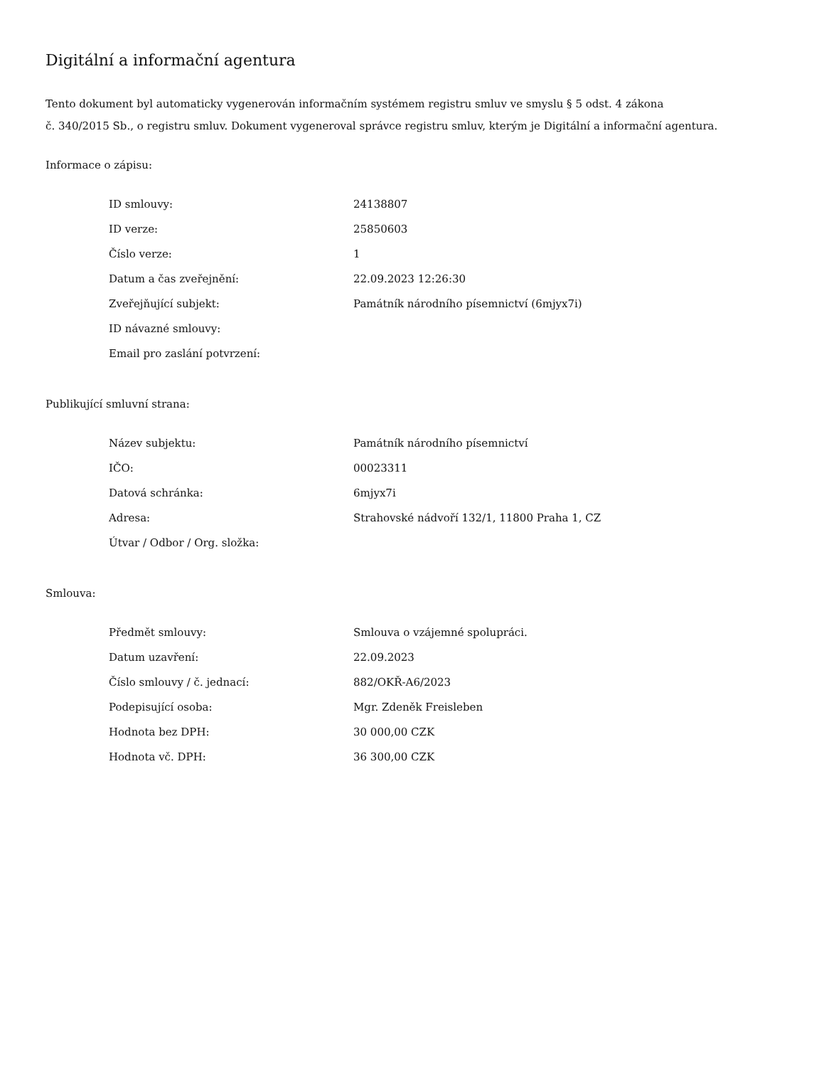Digitální a informační agentura
Tento dokument byl automaticky vygenerován informačním systémem registru smluv ve smyslu § 5 odst. 4 zákona
č. 340/2015 Sb., o registru smluv. Dokument vygeneroval správce registru smluv, kterým je Digitální a informační agentura.
Informace o zápisu:
| ID smlouvy: | 24138807 |
| ID verze: | 25850603 |
| Číslo verze: | 1 |
| Datum a čas zveřejnění: | 22.09.2023 12:26:30 |
| Zveřejňující subjekt: | Památník národního písemnictví (6mjyx7i) |
| ID návazné smlouvy: | |
| Email pro zaslání potvrzení: | |
Publikující smluvní strana:
| Název subjektu: | Památník národního písemnictví |
| IČO: | 00023311 |
| Datová schránka: | 6mjyx7i |
| Adresa: | Strahovské nádvoří 132/1, 11800 Praha 1, CZ |
| Útvar / Odbor / Org. složka: | |
Smlouva:
| Předmět smlouvy: | Smlouva o vzájemné spolupráci. |
| Datum uzavření: | 22.09.2023 |
| Číslo smlouvy / č. jednací: | 882/OKŘ-A6/2023 |
| Podepisující osoba: | Mgr. Zdeněk Freisleben |
| Hodnota bez DPH: | 30 000,00 CZK |
| Hodnota vč. DPH: | 36 300,00 CZK |